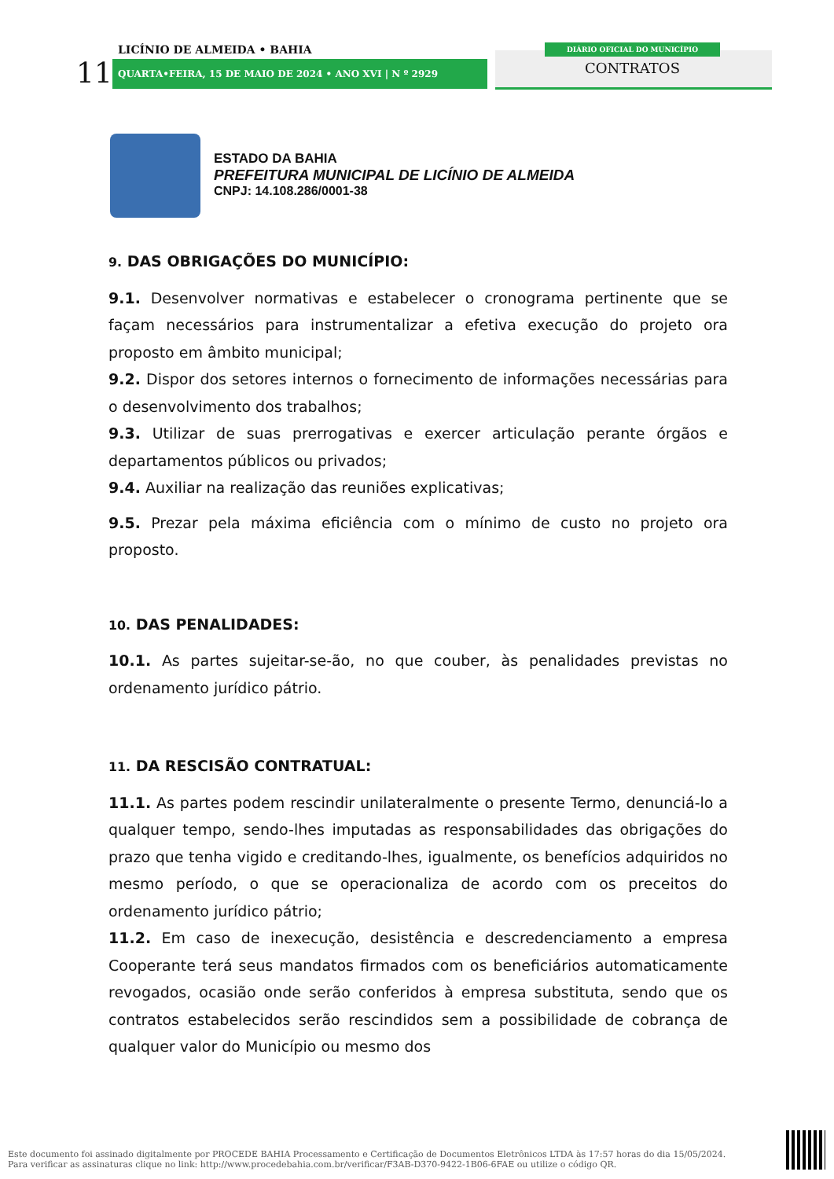LICÍNIO DE ALMEIDA • BAHIA
11 QUARTA•FEIRA, 15 DE MAIO DE 2024 • ANO XVI | N º 2929
DIÁRIO OFICIAL DO MUNICÍPIO
CONTRATOS
ESTADO DA BAHIA
PREFEITURA MUNICIPAL DE LICÍNIO DE ALMEIDA
CNPJ: 14.108.286/0001-38
9. DAS OBRIGAÇÕES DO MUNICÍPIO:
9.1. Desenvolver normativas e estabelecer o cronograma pertinente que se façam necessários para instrumentalizar a efetiva execução do projeto ora proposto em âmbito municipal;
9.2. Dispor dos setores internos o fornecimento de informações necessárias para o desenvolvimento dos trabalhos;
9.3. Utilizar de suas prerrogativas e exercer articulação perante órgãos e departamentos públicos ou privados;
9.4. Auxiliar na realização das reuniões explicativas;
9.5. Prezar pela máxima eficiência com o mínimo de custo no projeto ora proposto.
10. DAS PENALIDADES:
10.1. As partes sujeitar-se-ão, no que couber, às penalidades previstas no ordenamento jurídico pátrio.
11. DA RESCISÃO CONTRATUAL:
11.1. As partes podem rescindir unilateralmente o presente Termo, denunciá-lo a qualquer tempo, sendo-lhes imputadas as responsabilidades das obrigações do prazo que tenha vigido e creditando-lhes, igualmente, os benefícios adquiridos no mesmo período, o que se operacionaliza de acordo com os preceitos do ordenamento jurídico pátrio;
11.2. Em caso de inexecução, desistência e descredenciamento a empresa Cooperante terá seus mandatos firmados com os beneficiários automaticamente revogados, ocasião onde serão conferidos à empresa substituta, sendo que os contratos estabelecidos serão rescindidos sem a possibilidade de cobrança de qualquer valor do Município ou mesmo dos
Este documento foi assinado digitalmente por PROCEDE BAHIA Processamento e Certificação de Documentos Eletrônicos LTDA às 17:57 horas do dia 15/05/2024.
Para verificar as assinaturas clique no link: http://www.procedebahia.com.br/verificar/F3AB-D370-9422-1B06-6FAE ou utilize o código QR.